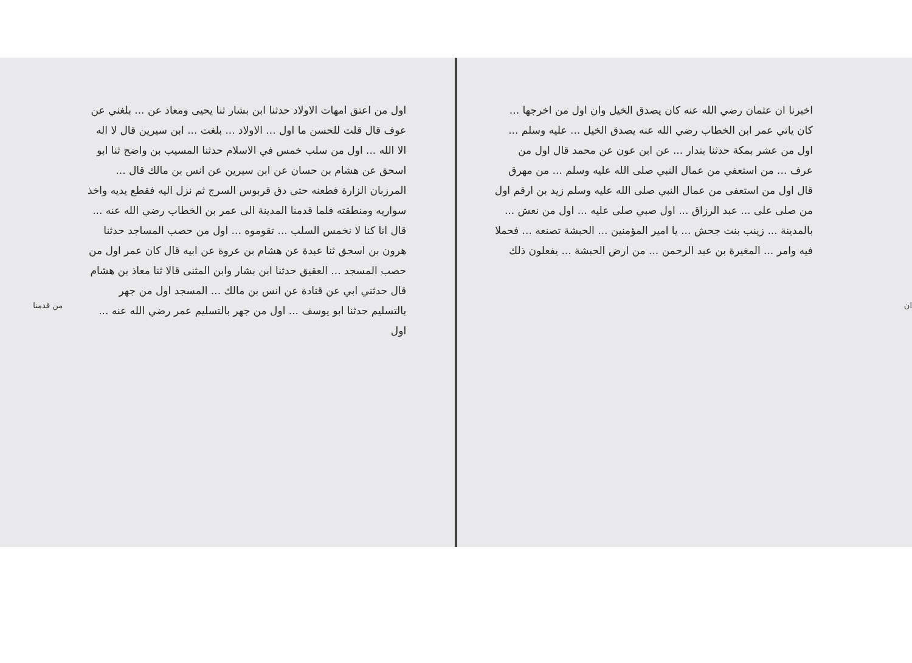ان
اخبرنا ان عثمان رضي الله عنه كان يصدق الخيل وان اول من اخرجها ... كان ياتي عمر ابن الخطاب رضي الله عنه يصدق الخيل ... عليه وسلم ... اول من عشر بمكة حدثنا بندار ... عن ابن عون عن محمد قال اول من عرف ... من استعفي من عمال النبي صلى الله عليه وسلم ... من مهرق قال اول من استعفى من عمال النبي صلى الله عليه وسلم زيد بن ارقم اول من صلى على ... عبد الرزاق ... اول صبي صلى عليه ... اول من نعش ... بالمدينة ... زينب بنت جحش ... يا امير المؤمنين ... الحبشة تصنعه ... فحملا فيه وامر ... المغيرة بن عبد الرحمن ... من ارض الحبشة ... يفعلون ذلك
اول من اعتق امهات الاولاد حدثنا ابن بشار ثنا يحيى ومعاذ عن ... بلغني عن عوف قال قلت للحسن ما اول ... الاولاد ... بلغت ... ابن سيرين قال لا اله الا الله ... اول من سلب خمس في الاسلام حدثنا المسيب بن واضح ثنا ابو اسحق عن هشام بن حسان عن ابن سيرين عن انس بن مالك قال ... المرزبان الزارة فطعنه حتى دق قربوس السرج ثم نزل اليه فقطع يديه واخذ سواريه ومنطقته فلما قدمنا المدينة الى عمر بن الخطاب رضي الله عنه ... قال انا كنا لا نخمس السلب ... تقوموه ... اول من حصب المساجد حدثنا هرون بن اسحق ثنا عبدة عن هشام بن عروة عن ابيه قال كان عمر اول من حصب المسجد ... العقيق حدثنا ابن بشار وابن المثنى قالا ثنا معاذ بن هشام قال حدثني ابي عن قتادة عن انس بن مالك ... المسجد اول من جهر بالتسليم حدثنا ابو يوسف ... اول من جهر بالتسليم عمر رضي الله عنه ... اول
من قدمنا